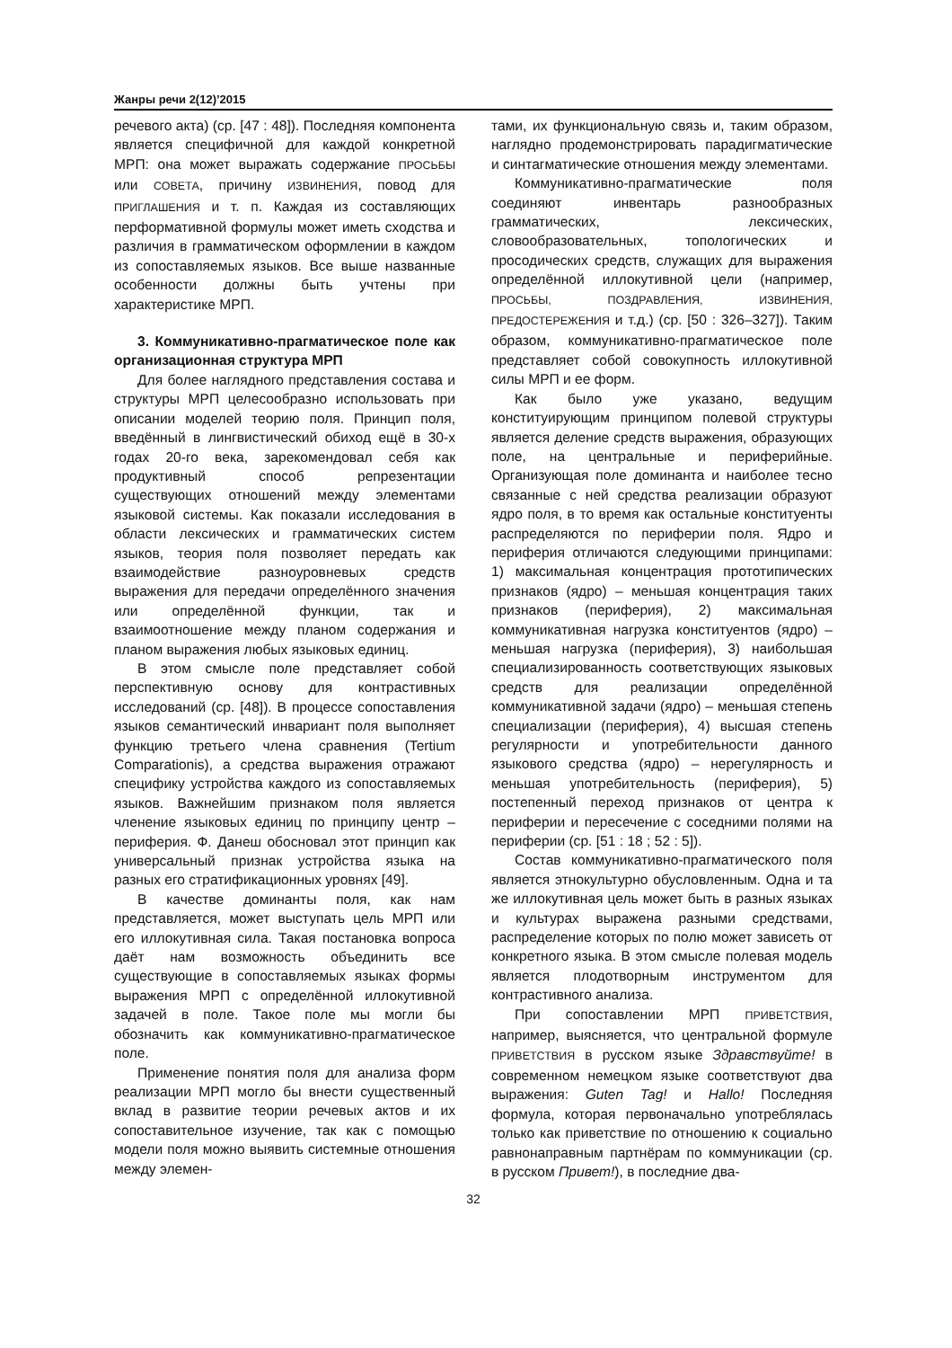Жанры речи 2(12)’2015
речевого акта) (ср. [47 : 48]). Последняя компонента является специфичной для каждой конкретной МРП: она может выражать содержание ПРОСЬБЫ или СОВЕТА, причину ИЗВИНЕНИЯ, повод для ПРИГЛАШЕНИЯ и т. п. Каждая из составляющих перформативной формулы может иметь сходства и различия в грамматическом оформлении в каждом из сопоставляемых языков. Все выше названные особенности должны быть учтены при характеристике МРП.
3. Коммуникативно-прагматическое поле как организационная структура МРП
Для более наглядного представления состава и структуры МРП целесообразно использовать при описании моделей теорию поля. Принцип поля, введённый в лингвистический обиход ещё в 30-х годах 20-го века, зарекомендовал себя как продуктивный способ репрезентации существующих отношений между элементами языковой системы. Как показали исследования в области лексических и грамматических систем языков, теория поля позволяет передать как взаимодействие разноуровневых средств выражения для передачи определённого значения или определённой функции, так и взаимоотношение между планом содержания и планом выражения любых языковых единиц.
В этом смысле поле представляет собой перспективную основу для контрастивных исследований (ср. [48]). В процессе сопоставления языков семантический инвариант поля выполняет функцию третьего члена сравнения (Tertium Comparationis), а средства выражения отражают специфику устройства каждого из сопоставляемых языков. Важнейшим признаком поля является членение языковых единиц по принципу центр – периферия. Ф. Данеш обосновал этот принцип как универсальный признак устройства языка на разных его стратификационных уровнях [49].
В качестве доминанты поля, как нам представляется, может выступать цель МРП или его иллокутивная сила. Такая постановка вопроса даёт нам возможность объединить все существующие в сопоставляемых языках формы выражения МРП с определённой иллокутивной задачей в поле. Такое поле мы могли бы обозначить как коммуникативно-прагматическое поле.
Применение понятия поля для анализа форм реализации МРП могло бы внести существенный вклад в развитие теории речевых актов и их сопоставительное изучение, так как с помощью модели поля можно выявить системные отношения между элемен-
тами, их функциональную связь и, таким образом, наглядно продемонстрировать парадигматические и синтагматические отношения между элементами.
Коммуникативно-прагматические поля соединяют инвентарь разнообразных грамматических, лексических, словообразовательных, топологических и просодических средств, служащих для выражения определённой иллокутивной цели (например, ПРОСЬБЫ, ПОЗДРАВЛЕНИЯ, ИЗВИНЕНИЯ, ПРЕДОСТЕРЕЖЕНИЯ и т.д.) (ср. [50 : 326–327]). Таким образом, коммуникативно-прагматическое поле представляет собой совокупность иллокутивной силы МРП и ее форм.
Как было уже указано, ведущим конституирующим принципом полевой структуры является деление средств выражения, образующих поле, на центральные и периферийные. Организующая поле доминанта и наиболее тесно связанные с ней средства реализации образуют ядро поля, в то время как остальные конституенты распределяются по периферии поля. Ядро и периферия отличаются следующими принципами: 1) максимальная концентрация прототипических признаков (ядро) – меньшая концентрация таких признаков (периферия), 2) максимальная коммуникативная нагрузка конституентов (ядро) – меньшая нагрузка (периферия), 3) наибольшая специализированность соответствующих языковых средств для реализации определённой коммуникативной задачи (ядро) – меньшая степень специализации (периферия), 4) высшая степень регулярности и употребительности данного языкового средства (ядро) – нерегулярность и меньшая употребительность (периферия), 5) постепенный переход признаков от центра к периферии и пересечение с соседними полями на периферии (ср. [51 : 18 ; 52 : 5]).
Состав коммуникативно-прагматического поля является этнокультурно обусловленным. Одна и та же иллокутивная цель может быть в разных языках и культурах выражена разными средствами, распределение которых по полю может зависеть от конкретного языка. В этом смысле полевая модель является плодотворным инструментом для контрастивного анализа.
При сопоставлении МРП ПРИВЕТСТВИЯ, например, выясняется, что центральной формуле ПРИВЕТСТВИЯ в русском языке Здравствуйте! в современном немецком языке соответствуют два выражения: Guten Tag! и Hallo! Последняя формула, которая первоначально употреблялась только как приветствие по отношению к социально равнонаправным партнёрам по коммуникации (ср. в русском Привет!), в последние два-
32